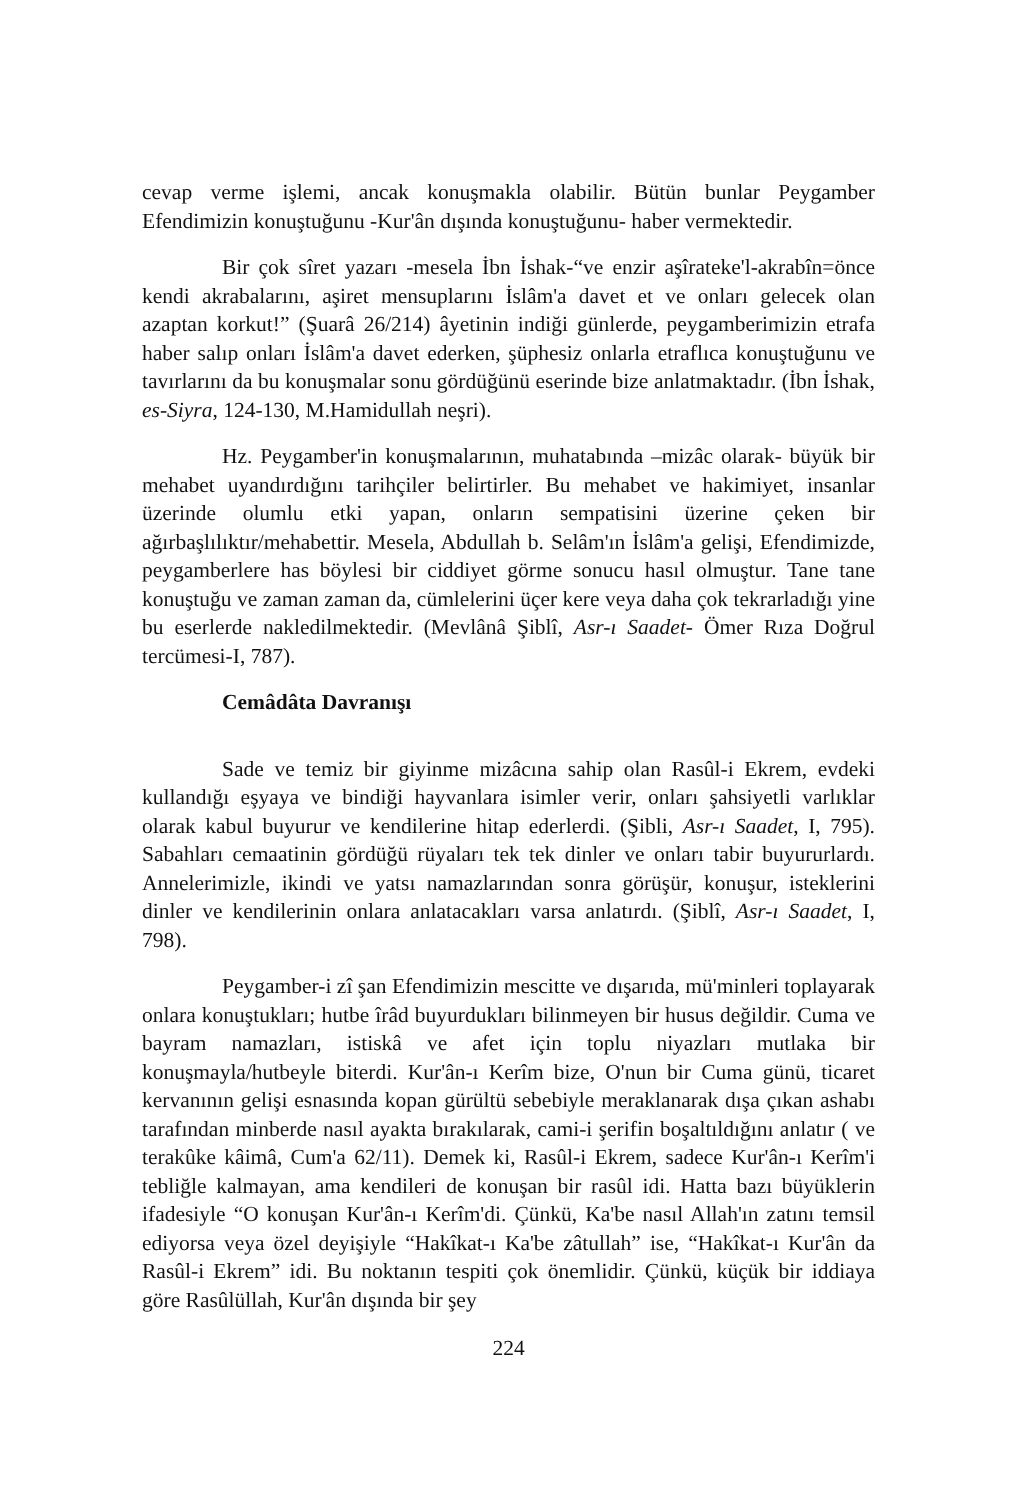cevap verme işlemi, ancak konuşmakla olabilir. Bütün bunlar Peygamber Efendimizin konuştuğunu -Kur'ân dışında konuştuğunu- haber vermektedir.
Bir çok sîret yazarı -mesela İbn İshak-“ve enzir aşîrateke'l-akrabîn=önce kendi akrabalarını, aşiret mensuplarını İslâm'a davet et ve onları gelecek olan azaptan korkut!” (Şuarâ 26/214) âyetinin indiği günlerde, peygamberimizin etrafa haber salıp onları İslâm'a davet ederken, şüphesiz onlarla etraflıca konuştuğunu ve tavırlarını da bu konuşmalar sonu gördüğünü eserinde bize anlatmaktadır. (İbn İshak, es-Siyra, 124-130, M.Hamidullah neşri).
Hz. Peygamber'in konuşmalarının, muhatabında –mizâc olarak- büyük bir mehabet uyandırdığını tarihçiler belirtirler. Bu mehabet ve hakimiyet, insanlar üzerinde olumlu etki yapan, onların sempatisini üzerine çeken bir ağırbaşlılıktır/mehabettir. Mesela, Abdullah b. Selâm'ın İslâm'a gelişi, Efendimizde, peygamberlere has böylesi bir ciddiyet görme sonucu hasıl olmuştur. Tane tane konuştuğu ve zaman zaman da, cümlelerini üçer kere veya daha çok tekrarladığı yine bu eserlerde nakledilmektedir. (Mevlânâ Şiblî, Asr-ı Saadet- Ömer Rıza Doğrul tercümesi-I, 787).
Cemâdâta Davranışı
Sade ve temiz bir giyinme mizâcına sahip olan Rasûl-i Ekrem, evdeki kullandığı eşyaya ve bindiği hayvanlara isimler verir, onları şahsiyetli varlıklar olarak kabul buyurur ve kendilerine hitap ederlerdi. (Şibli, Asr-ı Saadet, I, 795). Sabahları cemaatinin gördüğü rüyaları tek tek dinler ve onları tabir buyururlardı. Annelerimizle, ikindi ve yatsı namazlarından sonra görüşür, konuşur, isteklerini dinler ve kendilerinin onlara anlatacakları varsa anlatırdı. (Şiblî, Asr-ı Saadet, I, 798).
Peygamber-i zî şan Efendimizin mescitte ve dışarıda, mü'minleri toplayarak onlara konuştukları; hutbe îrâd buyurdukları bilinmeyen bir husus değildir. Cuma ve bayram namazları, istiskâ ve afet için toplu niyazları mutlaka bir konuşmayla/hutbeyle biterdi. Kur'ân-ı Kerîm bize, O'nun bir Cuma günü, ticaret kervanının gelişi esnasında kopan gürültü sebebiyle meraklanarak dışa çıkan ashabı tarafından minberde nasıl ayakta bırakılarak, cami-i şerifin boşaltıldığını anlatır ( ve terakûke kâimâ, Cum'a 62/11). Demek ki, Rasûl-i Ekrem, sadece Kur'ân-ı Kerîm'i tebliğle kalmayan, ama kendileri de konuşan bir rasûl idi. Hatta bazı büyüklerin ifadesiyle “O konuşan Kur'ân-ı Kerîm'di. Çünkü, Ka'be nasıl Allah'ın zatını temsil ediyorsa veya özel deyişiyle “Hakîkat-ı Ka'be zâtullah” ise, “Hakîkat-ı Kur'ân da Rasûl-i Ekrem” idi. Bu noktanın tespiti çok önemlidir. Çünkü, küçük bir iddiaya göre Rasûlüllah, Kur'ân dışında bir şey
224